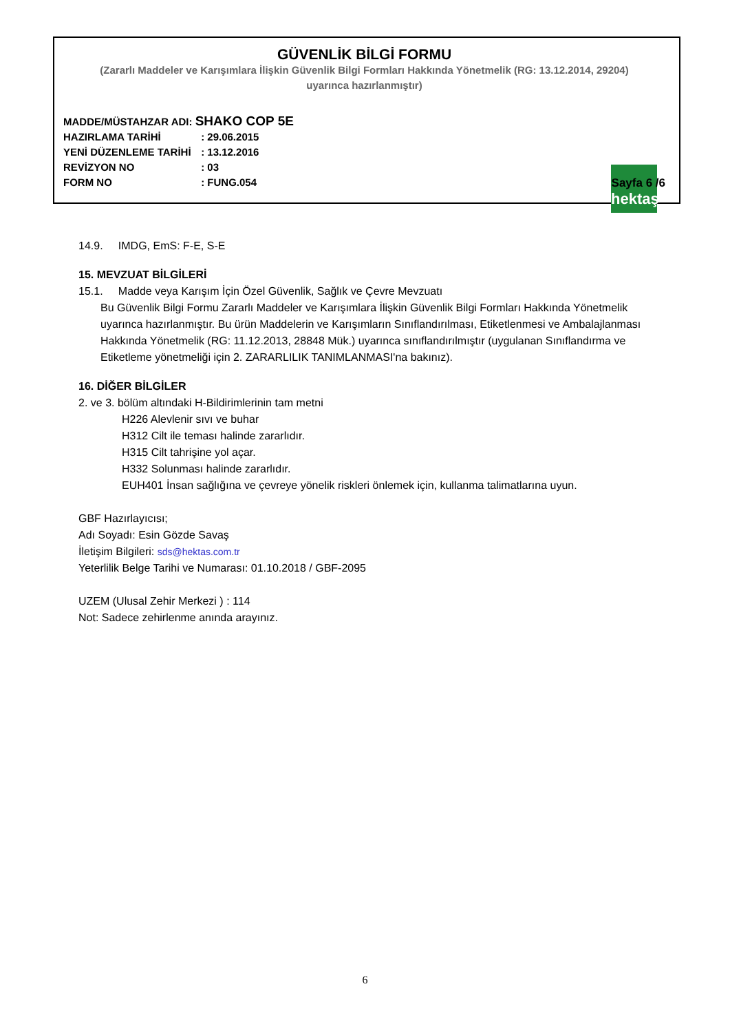GÜVENLİK BİLGİ FORMU
(Zararlı Maddeler ve Karışımlara İlişkin Güvenlik Bilgi Formları Hakkında Yönetmelik (RG: 13.12.2014, 29204)
uyarınca hazırlanmıştır)
MADDE/MÜSTAHZAR ADI: SHAKO COP 5E
HAZIRLAMA TARİHİ : 29.06.2015
YENİ DÜZENLEME TARİHİ : 13.12.2016
REVİZYON NO : 03
FORM NO : FUNG.054
hektaş
Sayfa 6 /6
14.9. IMDG, EmS: F-E, S-E
15. MEVZUAT BİLGİLERİ
15.1. Madde veya Karışım İçin Özel Güvenlik, Sağlık ve Çevre Mevzuatı
Bu Güvenlik Bilgi Formu Zararlı Maddeler ve Karışımlara İlişkin Güvenlik Bilgi Formları Hakkında Yönetmelik uyarınca hazırlanmıştır. Bu ürün Maddelerin ve Karışımların Sınıflandırılması, Etiketlenmesi ve Ambalajlanması Hakkında Yönetmelik (RG: 11.12.2013, 28848 Mük.) uyarınca sınıflandırılmıştır (uygulanan Sınıflandırma ve Etiketleme yönetmeliği için 2. ZARARLILIK TANIMLANMASI'na bakınız).
16. DİĞER BİLGİLER
2. ve 3. bölüm altındaki H-Bildirimlerinin tam metni
H226 Alevlenir sıvı ve buhar
H312 Cilt ile teması halinde zararlıdır.
H315 Cilt tahrişine yol açar.
H332 Solunması halinde zararlıdır.
EUH401 İnsan sağlığına ve çevreye yönelik riskleri önlemek için, kullanma talimatlarına uyun.
GBF Hazırlayıcısı;
Adı Soyadı: Esin Gözde Savaş
İletişim Bilgileri: sds@hektas.com.tr
Yeterlilik Belge Tarihi ve Numarası: 01.10.2018 / GBF-2095
UZEM (Ulusal Zehir Merkezi ) : 114
Not: Sadece zehirlenme anında arayınız.
6